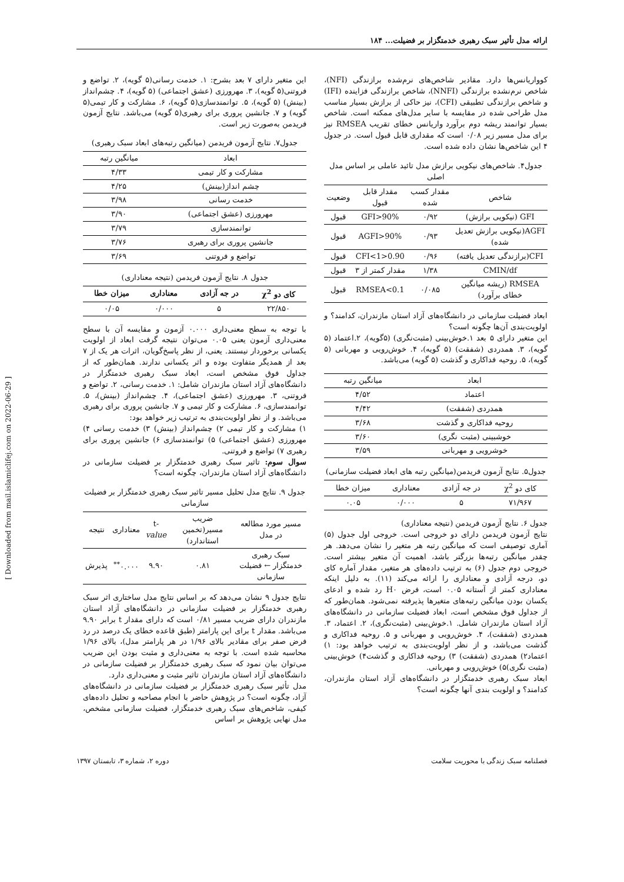[ Downloaded from mail.islamiclifej.com on 2022-06-29 ]
ارائه مدل تأثیر سبک رهبری خدمتگزار بر فضیلت... ۱۸۴
کوواریانس‌ها دارد. مقادیر شاخص‌های نرم‌شده برازندگی (NFI)، شاخص نرم‌نشده برازندگی (NNFI)، شاخص برازندگی فزاینده (IFI) و شاخص برازندگی تطبیقی (CFI)، نیز حاکی از برازش بسیار مناسب مدل طراحی شده در مقایسه با سایر مدل‌های ممکنه است. شاخص بسیار توانمند ریشه دوم برآورد واریانس خطای تقریب RMSEA نیز برای مدل مسیر زیر ۰/۰۸ است که مقداری قابل قبول است. در جدول ۴ این شاخص‌ها نشان داده شده است.
جدول۴. شاخص‌های نیکویی برازش مدل تائید عاملی بر اساس مدل اصلی
| شاخص | مقدار کسب شده | مقدار قابل قبول | وضعیت |
| --- | --- | --- | --- |
| GFI (نیکویی برازش) | ۰/۹۲ | GFI>90% | قبول |
| AGFI(نیکویی برازش تعدیل شده) | ۰/۹۳ | AGFI>90% | قبول |
| CFI(برازندگی تعدیل یافته) | ۰/۹۶ | 0.90<CFI<1 | قبول |
| CMIN/df | ۱/۳۸ | مقدار کمتر از ۳ | قبول |
| RMSEA (ریشه میانگین خطای برآورد) | ۰/۰۸۵ | RMSEA<0.1 | قبول |
ابعاد فضیلت سازمانی در دانشگاه‌های آزاد استان مازندران، کدامند؟ و اولویت‌بندی آن‌ها چگونه است؟
این متغیر دارای ۵ بعد ۱.خوش‌بینی (مثبت‌نگری) (۵گویه)، ۲.اعتماد (۵ گویه)، ۳. همدردی (شفقت) (۵ گویه)، ۴. خوش‌رویی و مهربانی (۵ گویه)، ۵. روحیه فداکاری و گذشت (۵ گویه) می‌باشد.
| ابعاد | میانگین رتبه |
| --- | --- |
| اعتماد | ۴/۵۲ |
| همدردی (شفقت) | ۴/۴۲ |
| روحیه فداکاری و گذشت | ۳/۶۸ |
| خوشبینی (مثبت نگری) | ۳/۶۰ |
| خوشرویی و مهربانی | ۳/۵۹ |
جدول۵. نتایج آزمون فریدمن(میانگین رتبه های ابعاد فضیلت سازمانی)
| کای دو χ<sup>2</sup> | در جه آزادی | معناداری | میزان خطا |
| --- | --- | --- | --- |
| ۷۱/۹۶۷ | ۵ | ۰/۰۰۰ | ۰.۰۵ |
جدول ۶. نتایج آزمون فریدمن (نتیجه معناداری)
نتایج آزمون فریدمن دارای دو خروجی است. خروجی اول جدول (۵) آماری توصیفی است که میانگین رتبه هر متغیر را نشان می‌دهد. هر چقدر میانگین رتبه‌ها بزرگتر باشد، اهمیت آن متغیر بیشتر است. خروجی دوم جدول (۶) به ترتیب داده‌های هر متغیر، مقدار آماره کای دو، درجه آزادی و معناداری را ارائه می‌کند (۱۱). به دلیل اینکه معناداری کمتر از آستانه ۰.۰۵ است، فرض H۰ رد شده و ادعای یکسان بودن میانگین رتبه‌های متغیرها پذیرفته نمی‌شود. همان‌طور که از جداول فوق مشخص است، ابعاد فضیلت سازمانی در دانشگاه‌های آزاد استان مازندران شامل. ۱.خوش‌بینی (مثبت‌نگری)، ۲. اعتماد، ۳. همدردی (شفقت)، ۴. خوش‌رویی و مهربانی و ۵. روحیه فداکاری و گذشت می‌باشد، و از نظر اولویت‌بندی به ترتیب خواهد بود: ۱) اعتماد۲) همدردی (شفقت) ۳) روحیه فداکاری و گذشت۴) خوش‌بینی (مثبت نگری)۵) خوش‌رویی و مهربانی.
ابعاد سبک رهبری خدمتگزار در دانشگاه‌های آزاد استان مازندران، کدامند؟ و اولویت بندی آنها چگونه است؟
این متغیر دارای ۷ بعد بشرح: ۱. خدمت رسانی(۵ گویه)، ۲. تواضع و فروتنی(۵ گویه)، ۳. مهرورزی (عشق اجتماعی) (۵ گویه)، ۴. چشم‌انداز (بینش) (۵ گویه)، ۵. توانمندسازی(۵ گویه)، ۶. مشارکت و کار تیمی(۵ گویه) و ۷. جانشین پروری برای رهبری(۵ گویه) می‌باشد. نتایج آزمون فریدمن به‌صورت زیر است.
جدول۷. نتایج آزمون فریدمن (میانگین رتبه‌های ابعاد سبک رهبری)
| ابعاد | میانگین رتبه |
| --- | --- |
| مشارکت و کار تیمی | ۴/۳۳ |
| چشم انداز(بینش) | ۴/۲۵ |
| خدمت رسانی | ۳/۹۸ |
| مهرورزی (عشق اجتماعی) | ۳/۹۰ |
| توانمندسازی | ۳/۷۹ |
| جانشین پروری برای رهبری | ۳/۷۶ |
| تواضع و فروتنی | ۳/۶۹ |
جدول ۸. نتایج آزمون فریدمن (نتیجه معناداری)
| کای دو χ<sup>2</sup> | در جه آزادی | معناداری | میزان خطا |
| --- | --- | --- | --- |
| ۲۲/۸۵۰ | ۵ | ۰/۰۰۰ | ۰/۰۵ |
با توجه به سطح معنی‌داری ۰.۰۰۰ آزمون و مقایسه آن با سطح معنی‌داری آزمون یعنی ۰.۰۵ می‌توان نتیجه گرفت ابعاد از اولویت یکسانی برخوردار نیستند. یعنی، از نظر پاسخ‌گویان، اثرات هر یک از ۷ بعد از همدیگر متفاوت بوده و اثر یکسانی ندارند. همان‌طور که از جداول فوق مشخص است، ابعاد سبک رهبری خدمتگزار در دانشگاه‌های آزاد استان مازندران شامل: ۱. خدمت رسانی، ۲. تواضع و فروتنی، ۳. مهرورزی (عشق اجتماعی)، ۴. چشم‌انداز (بینش)، ۵. توانمندسازی، ۶. مشارکت و کار تیمی و ۷. جانشین پروری برای رهبری می‌باشد. و از نظر اولویت‌بندی به ترتیب زیر خواهد بود:
۱) مشارکت و کار تیمی ۲) چشم‌انداز (بینش) ۳) خدمت رسانی ۴) مهرورزی (عشق اجتماعی) ۵) توانمندسازی ۶) جانشین پروری برای رهبری ۷) تواضع و فروتنی.
سوال سوم: تاثیر سبک رهبری خدمتگزار بر فضیلت سازمانی در دانشگاه‌های آزاد استان مازندران، چگونه است؟
جدول ۹. نتایج مدل تحلیل مسیر تاثیر سبک رهبری خدمتگزار بر فضیلت سازمانی
| مسیر مورد مطالعه در مدل | ضریب مسیر(تخمین استاندارد) | t- value | معناداری | نتیجه |
| --- | --- | --- | --- | --- |
| سبک رهبری خدمتگزار ← فضیلت سازمانی | ۰.۸۱ | ۹.۹۰ | ۰.۰۰۰<sup>**</sup> | پذیرش |
نتایج جدول ۹ نشان می‌دهد که بر اساس نتایج مدل ساختاری اثر سبک رهبری خدمتگزار بر فضیلت سازمانی در دانشگاه‌های آزاد استان مازندران دارای ضریب مسیر ۰/۸۱ است که دارای مقدار t برابر ۹.۹۰ می‌باشد. مقدار t برای این پارامتر (طبق قاعده خطای یک درصد در رد فرض صفر برای مقادیر بالای ۱/۹۶ در هر پارامتر مدل)، بالای ۱/۹۶ محاسبه شده است. با توجه به معنی‌داری و مثبت بودن این ضریب می‌توان بیان نمود که سبک رهبری خدمتگزار بر فضیلت سازمانی در دانشگاه‌های آزاد استان مازندران تاثیر مثبت و معنی‌داری دارد.
مدل تأثیر سبک رهبری خدمتگزار بر فضیلت سازمانی در دانشگاه‌های آزاد، چگونه است؟ در پژوهش حاضر با انجام مصاحبه و تحلیل داده‌های کیفی، شاخص‌های سبک رهبری خدمتگزار، فضیلت سازمانی مشخص، مدل نهایی پژوهش بر اساس
فصلنامه سبک زندگی با محوریت سلامت دوره ۲، شماره ۳، تابستان ۱۳۹۷